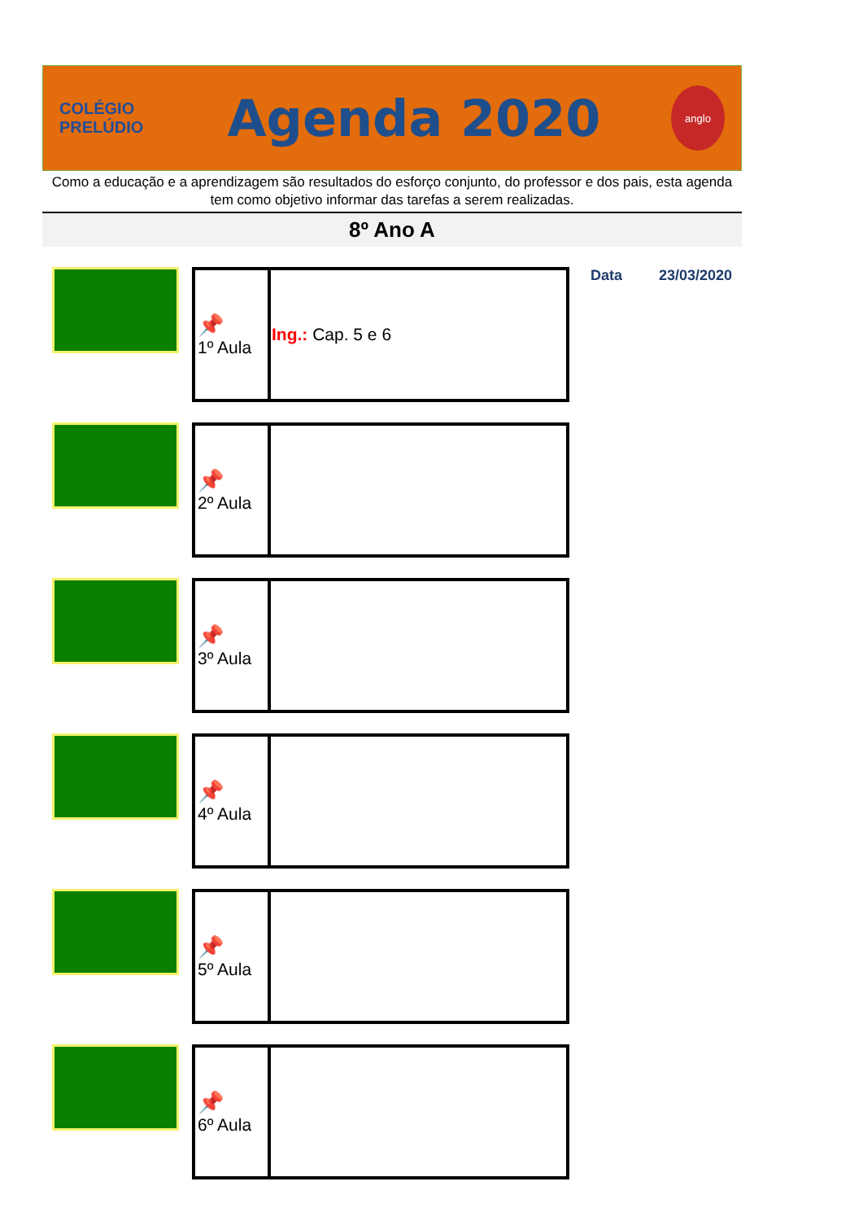COLÉGIO
PRELÚDIO
Agenda 2020
anglo
Como a educação e a aprendizagem são resultados do esforço conjunto, do professor e dos pais, esta agenda tem como objetivo informar das tarefas a serem realizadas.
8º Ano A
| 📌 1º Aula | Ing.: Cap. 5 e 6 |
| 📌 2º Aula | |
| 📌 3º Aula | |
| 📌 4º Aula | |
| 📌 5º Aula | |
| 📌 6º Aula | |
Data 23/03/2020